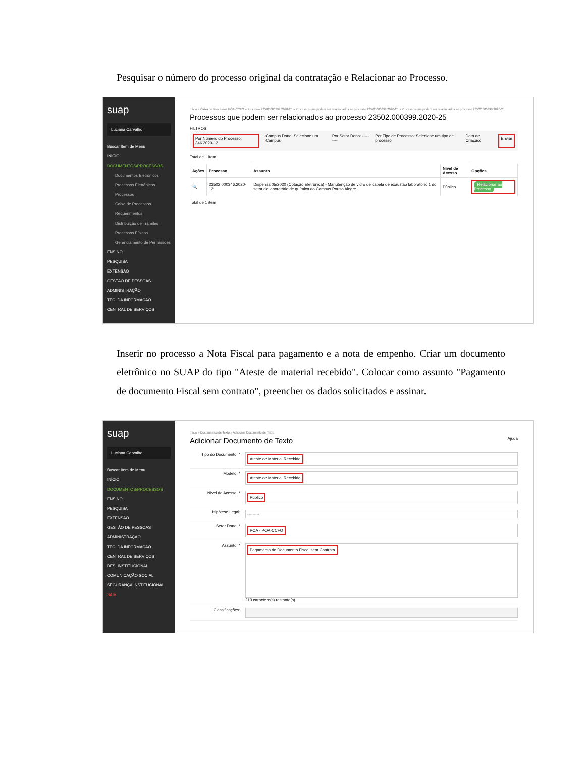Pesquisar o número do processo original da contratação e Relacionar ao Processo.
suap
Luciana Carvalho
Buscar Item de Menu
INÍCIO
DOCUMENTOS/PROCESSOS
Documentos Eletrônicos
Processos Eletrônicos
Processos
Caixa de Processos
Requerimentos
Distribuição de Trâmites
Processos Físicos
Gerenciamento de Permissões
ENSINO
PESQUISA
EXTENSÃO
GESTÃO DE PESSOAS
ADMINISTRAÇÃO
TEC. DA INFORMAÇÃO
CENTRAL DE SERVIÇOS
Início » Caixa de Processos POA-CCFO » Processo 23502.000399.2020-25 » Processos que podem ser relacionados ao processo 23502.000399.2020-25 » Processos que podem ser relacionados ao processo 23502.000399.2020-25
Processos que podem ser relacionados ao processo 23502.000399.2020-25
FILTROS
Por Número do Processo: 346.2020-12 Campus Dono: Selecione um Campus Por Setor Dono: --------- Por Tipo de Processo: Selecione um tipo de processo Data de Criação: Enviar
Total de 1 item
| Ações | Processo | Assunto | Nível de Acesso | Opções |
| --- | --- | --- | --- | --- |
| 🔍 | 23502.000346.2020-12 | Dispensa 05/2020 (Cotação Eletrônica) - Manutenção de vidro de capela de exaustão laboratório 1 do setor de laboratório de química do Campus Pouso Alegre | Público | Relacionar ao Processo |
Total de 1 item
Inserir no processo a Nota Fiscal para pagamento e a nota de empenho. Criar um documento eletrônico no SUAP do tipo "Ateste de material recebido". Colocar como assunto "Pagamento de documento Fiscal sem contrato", preencher os dados solicitados e assinar.
suap
Luciana Carvalho
Buscar Item de Menu
INÍCIO
DOCUMENTOS/PROCESSOS
ENSINO
PESQUISA
EXTENSÃO
GESTÃO DE PESSOAS
ADMINISTRAÇÃO
TEC. DA INFORMAÇÃO
CENTRAL DE SERVIÇOS
DES. INSTITUCIONAL
COMUNICAÇÃO SOCIAL
SEGURANÇA INSTITUCIONAL
SAIR
Início » Documentos de Texto » Adicionar Documento de Texto
Adicionar Documento de Texto Ajuda
Tipo do Documento: *
Ateste de Material Recebido
Modelo: *
Ateste de Material Recebido
Nível de Acesso: *
Público
Hipótese Legal:
---------
Setor Dono: *
POA - POA-CCFO
Assunto: *
Pagamento de Documento Fiscal sem Contrato
213 caractere(s) restante(s)
Classificações: